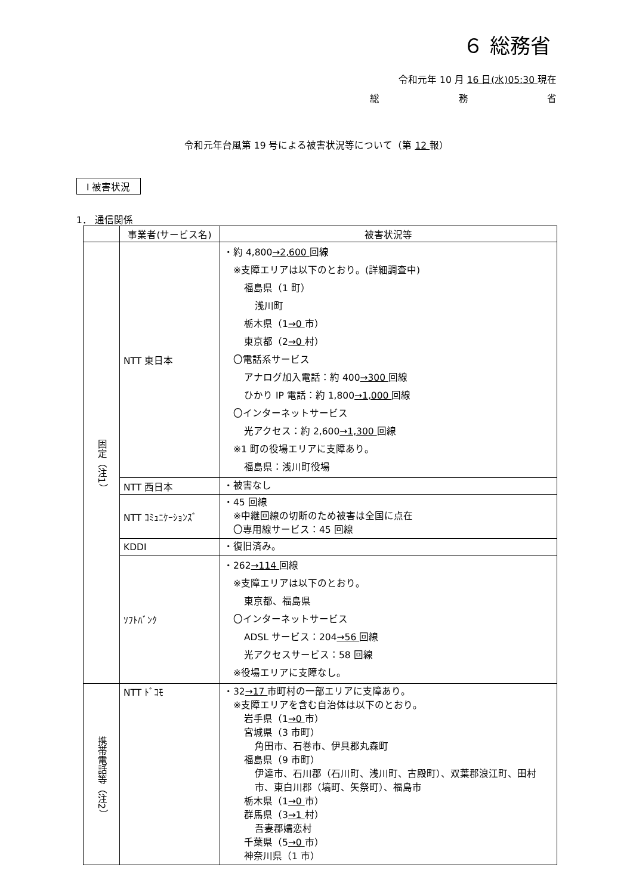６ 総務省
令和元年 10 月 16 日(水)05:30 現在
総 務 省
令和元年台風第 19 号による被害状況等について（第 12 報）
Ⅰ 被害状況
1． 通信関係
| | 事業者(サービス名) | 被害状況等 |
| --- | --- | --- |
| 固定（注1） | NTT 東日本 | ・約 4,800 →2,600 回線 ※支障エリアは以下のとおり。(詳細調査中) 福島県（1 町） 浅川町 栃木県（1 →0 市） 東京都（2 →0 村） 〇電話系サービス アナログ加入電話：約 400 →300 回線 ひかり IP 電話：約 1,800 →1,000 回線 〇インターネットサービス 光アクセス：約 2,600 →1,300 回線 ※1 町の役場エリアに支障あり。 福島県：浅川町役場 |
| | NTT 西日本 | ・被害なし |
| | NTT ｺﾐｭﾆｹｰｼｮﾝｽﾞ | ・45 回線 ※中継回線の切断のため被害は全国に点在 〇専用線サービス：45 回線 |
| | KDDI | ・復旧済み。 |
| | ｿﾌﾄﾊﾞﾝｸ | ・262 →114 回線 ※支障エリアは以下のとおり。 東京都、福島県 〇インターネットサービス ADSL サービス：204 →56 回線 光アクセスサービス：58 回線 ※役場エリアに支障なし。 |
| 携帯電話等（注2） | NTT ﾄﾞｺﾓ | ・32 →17 市町村の一部エリアに支障あり。 ※支障エリアを含む自治体は以下のとおり。 岩手県（1 →0 市） 宮城県（3 市町） 角田市、石巻市、伊具郡丸森町 福島県（9 市町） 伊達市、石川郡（石川町、浅川町、古殿町）、双葉郡浪江町、田村市、東白川郡（塙町、矢祭町）、福島市 栃木県（1 →0 市） 群馬県（3 →1 村） 吾妻郡嬬恋村 千葉県（5 →0 市） 神奈川県（1 市） |